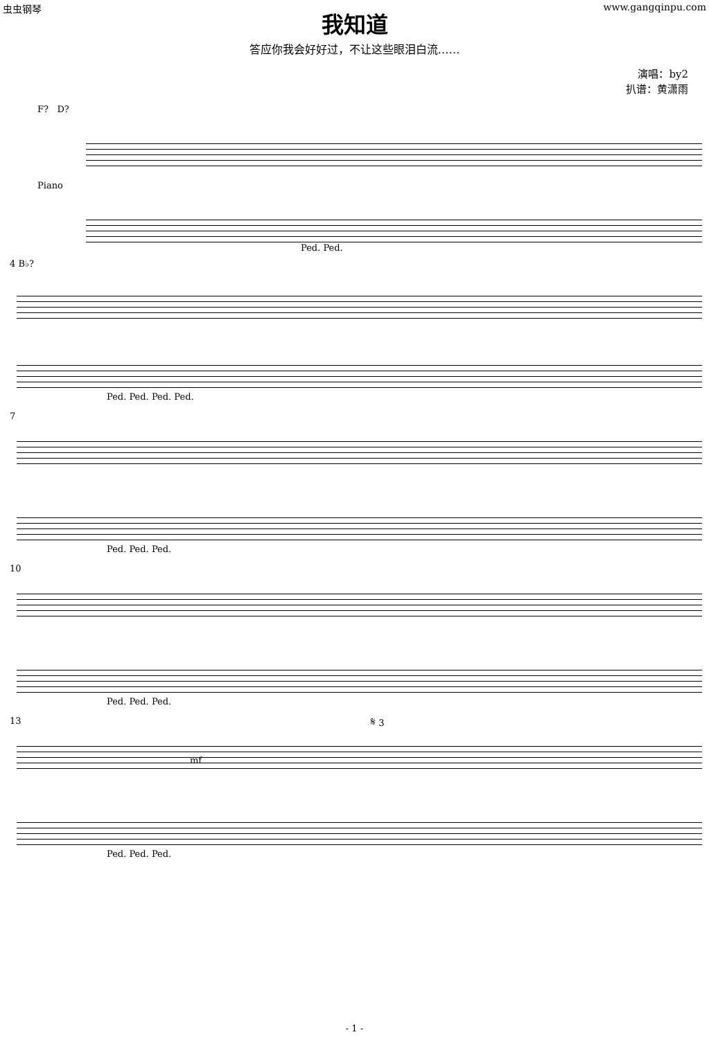虫虫钢琴 www.gangqinpu.com
我知道
答应你我会好好过，不让这些眼泪白流……
演唱：by2
扒谱：黄潇雨
F? D?
Piano
Ped. Ped.
4 B♭?
Ped. Ped. Ped. Ped.
7
Ped. Ped. Ped.
10
Ped. Ped. Ped.
13
mf
𝄋 3
Ped. Ped. Ped.
- 1 -